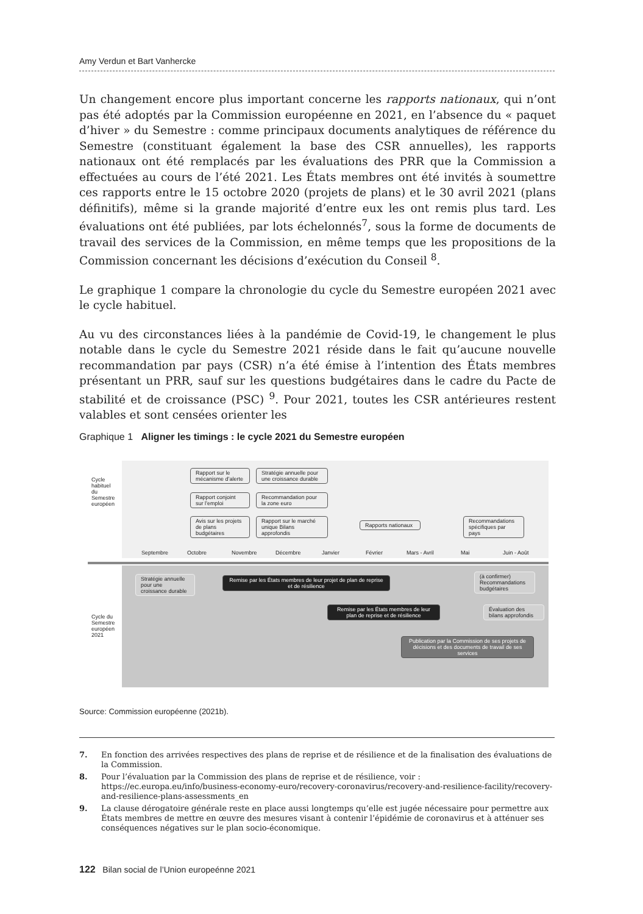Amy Verdun et Bart Vanhercke
Un changement encore plus important concerne les rapports nationaux, qui n’ont pas été adoptés par la Commission européenne en 2021, en l’absence du « paquet d’hiver » du Semestre : comme principaux documents analytiques de référence du Semestre (constituant également la base des CSR annuelles), les rapports nationaux ont été remplacés par les évaluations des PRR que la Commission a effectuées au cours de l’été 2021. Les États membres ont été invités à soumettre ces rapports entre le 15 octobre 2020 (projets de plans) et le 30 avril 2021 (plans définitifs), même si la grande majorité d’entre eux les ont remis plus tard. Les évaluations ont été publiées, par lots échelonnés<sup>7</sup>, sous la forme de documents de travail des services de la Commission, en même temps que les propositions de la Commission concernant les décisions d’exécution du Conseil <sup>8</sup>.
Le graphique 1 compare la chronologie du cycle du Semestre européen 2021 avec le cycle habituel.
Au vu des circonstances liées à la pandémie de Covid-19, le changement le plus notable dans le cycle du Semestre 2021 réside dans le fait qu’aucune nouvelle recommandation par pays (CSR) n’a été émise à l’intention des États membres présentant un PRR, sauf sur les questions budgétaires dans le cadre du Pacte de stabilité et de croissance (PSC) <sup>9</sup>. Pour 2021, toutes les CSR antérieures restent valables et sont censées orienter les
Graphique 1 Aligner les timings : le cycle 2021 du Semestre européen
Cycle
habituel
du
Semestre
européen
Rapport sur le mécanisme d’alerte
Stratégie annuelle pour une croissance durable
Rapport conjoint sur l’emploi
Recommandation pour la zone euro
Avis sur les projets de plans budgétaires
Rapport sur le marché unique Bilans approfondis
Rapports nationaux
Recommandations spécifiques par pays
Septembre Octobre Novembre Décembre Janvier Février Mars - Avril Mai Juin - Août
Cycle du
Semestre
européen
2021
Stratégie annuelle pour une croissance durable
Remise par les États membres de leur projet de plan de reprise et de résilience
(à confirmer) Recommandations budgétaires
Remise par les États membres de leur plan de reprise et de résilience
Évaluation des bilans approfondis
Publication par la Commission de ses projets de décisions et des documents de travail de ses services
Source: Commission européenne (2021b).
7. En fonction des arrivées respectives des plans de reprise et de résilience et de la finalisation des évaluations de la Commission.
8. Pour l’évaluation par la Commission des plans de reprise et de résilience, voir : https://ec.europa.eu/info/business-economy-euro/recovery-coronavirus/recovery-and-resilience-facility/recovery-and-resilience-plans-assessments_en
9. La clause dérogatoire générale reste en place aussi longtemps qu’elle est jugée nécessaire pour permettre aux États membres de mettre en œuvre des mesures visant à contenir l’épidémie de coronavirus et à atténuer ses conséquences négatives sur le plan socio-économique.
122 Bilan social de l’Union europeénne 2021